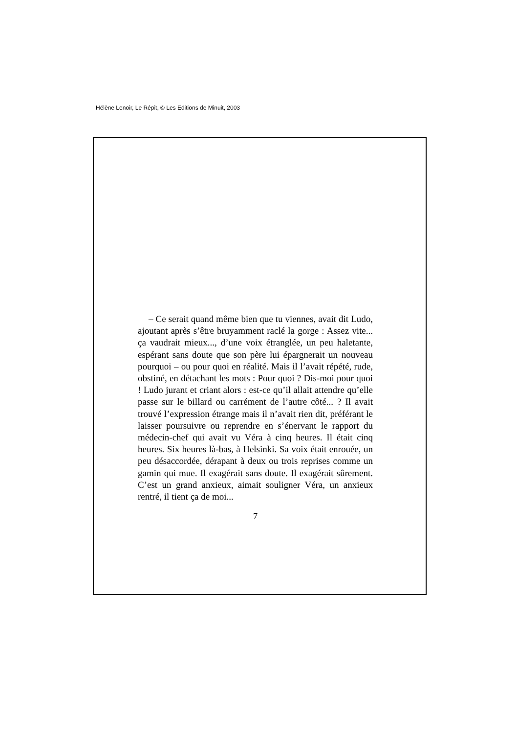Hélène Lenoir, Le Répit, © Les Editions de Minuit, 2003
– Ce serait quand même bien que tu viennes, avait dit Ludo, ajoutant après s’être bruyamment raclé la gorge : Assez vite... ça vaudrait mieux..., d’une voix étranglée, un peu haletante, espérant sans doute que son père lui épargnerait un nouveau pourquoi – ou pour quoi en réalité. Mais il l’avait répété, rude, obstiné, en détachant les mots : Pour quoi ? Dis-moi pour quoi ! Ludo jurant et criant alors : est-ce qu’il allait attendre qu’elle passe sur le billard ou carrément de l’autre côté... ? Il avait trouvé l’expression étrange mais il n’avait rien dit, préférant le laisser poursuivre ou reprendre en s’énervant le rapport du médecin-chef qui avait vu Véra à cinq heures. Il était cinq heures. Six heures là-bas, à Helsinki. Sa voix était enrouée, un peu désaccordée, dérapant à deux ou trois reprises comme un gamin qui mue. Il exagérait sans doute. Il exagérait sûrement. C’est un grand anxieux, aimait souligner Véra, un anxieux rentré, il tient ça de moi...
7